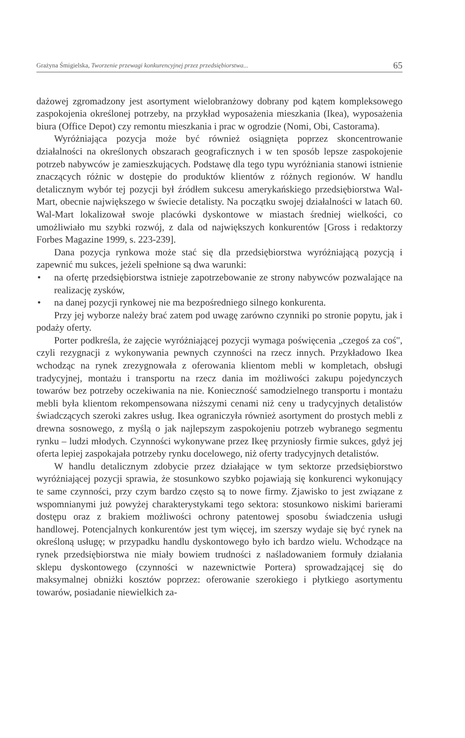Grażyna Śmigielska, Tworzenie przewagi konkurencyjnej przez przedsiębiorstwa... 65
dażowej zgromadzony jest asortyment wielobranżowy dobrany pod kątem kompleksowego zaspokojenia określonej potrzeby, na przykład wyposażenia mieszkania (Ikea), wyposażenia biura (Office Depot) czy remontu mieszkania i prac w ogrodzie (Nomi, Obi, Castorama).
Wyróżniająca pozycja może być również osiągnięta poprzez skoncentrowanie działalności na określonych obszarach geograficznych i w ten sposób lepsze zaspokojenie potrzeb nabywców je zamieszkujących. Podstawę dla tego typu wyróżniania stanowi istnienie znaczących różnic w dostępie do produktów klientów z różnych regionów. W handlu detalicznym wybór tej pozycji był źródłem sukcesu amerykańskiego przedsiębiorstwa Wal-Mart, obecnie największego w świecie detalisty. Na początku swojej działalności w latach 60. Wal-Mart lokalizował swoje placówki dyskontowe w miastach średniej wielkości, co umożliwiało mu szybki rozwój, z dala od największych konkurentów [Gross i redaktorzy Forbes Magazine 1999, s. 223-239].
Dana pozycja rynkowa może stać się dla przedsiębiorstwa wyróżniającą pozycją i zapewnić mu sukces, jeżeli spełnione są dwa warunki:
• na ofertę przedsiębiorstwa istnieje zapotrzebowanie ze strony nabywców pozwalające na realizację zysków,
• na danej pozycji rynkowej nie ma bezpośredniego silnego konkurenta.
Przy jej wyborze należy brać zatem pod uwagę zarówno czynniki po stronie popytu, jak i podaży oferty.
Porter podkreśla, że zajęcie wyróżniającej pozycji wymaga poświęcenia „czegoś za coś", czyli rezygnacji z wykonywania pewnych czynności na rzecz innych. Przykładowo Ikea wchodząc na rynek zrezygnowała z oferowania klientom mebli w kompletach, obsługi tradycyjnej, montażu i transportu na rzecz dania im możliwości zakupu pojedynczych towarów bez potrzeby oczekiwania na nie. Konieczność samodzielnego transportu i montażu mebli była klientom rekompensowana niższymi cenami niż ceny u tradycyjnych detalistów świadczących szeroki zakres usług. Ikea ograniczyła również asortyment do prostych mebli z drewna sosnowego, z myślą o jak najlepszym zaspokojeniu potrzeb wybranego segmentu rynku – ludzi młodych. Czynności wykonywane przez Ikeę przyniosły firmie sukces, gdyż jej oferta lepiej zaspokajała potrzeby rynku docelowego, niż oferty tradycyjnych detalistów.
W handlu detalicznym zdobycie przez działające w tym sektorze przedsiębiorstwo wyróżniającej pozycji sprawia, że stosunkowo szybko pojawiają się konkurenci wykonujący te same czynności, przy czym bardzo często są to nowe firmy. Zjawisko to jest związane z wspomnianymi już powyżej charakterystykami tego sektora: stosunkowo niskimi barierami dostępu oraz z brakiem możliwości ochrony patentowej sposobu świadczenia usługi handlowej. Potencjalnych konkurentów jest tym więcej, im szerszy wydaje się być rynek na określoną usługę; w przypadku handlu dyskontowego było ich bardzo wielu. Wchodzące na rynek przedsiębiorstwa nie miały bowiem trudności z naśladowaniem formuły działania sklepu dyskontowego (czynności w nazewnictwie Portera) sprowadzającej się do maksymalnej obniżki kosztów poprzez: oferowanie szerokiego i płytkiego asortymentu towarów, posiadanie niewielkich za-